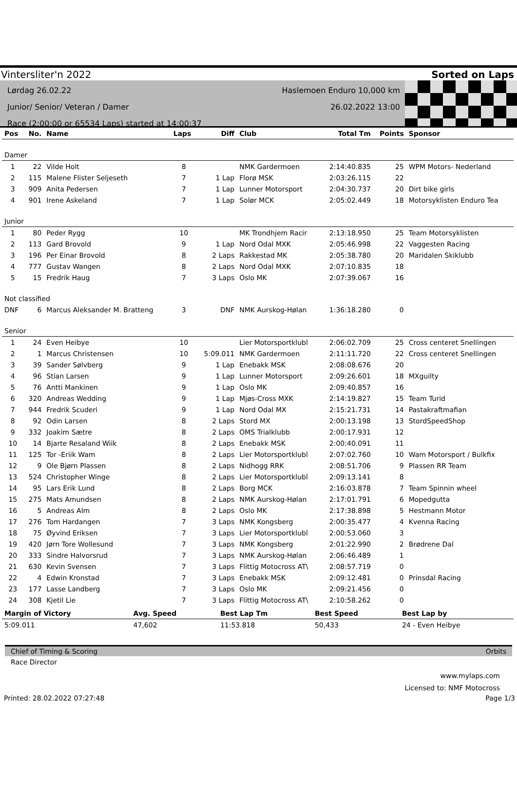Vintersliter'n 2022 Sorted on Laps
Lørdag 26.02.22
Junior/ Senior/ Veteran / Damer
Race (2:00:00 or 65534 Laps) started at 14:00:37
Haslemoen Enduro 10,000 km
26.02.2022 13:00
| Pos | No. | Name | Laps | Diff | Club | Total Tm | Points | Sponsor |
| --- | --- | --- | --- | --- | --- | --- | --- | --- |
| Damer | | | | | | | | |
| 1 | 22 | Vilde Holt | 8 | | NMK Gardermoen | 2:14:40.835 | 25 | WPM Motors- Nederland |
| 2 | 115 | Malene Flister Seljeseth | 7 | 1 Lap | Florø MSK | 2:03:26.115 | 22 | |
| 3 | 909 | Anita Pedersen | 7 | 1 Lap | Lunner Motorsport | 2:04:30.737 | 20 | Dirt bike girls |
| 4 | 901 | Irene Askeland | 7 | 1 Lap | Solør MCK | 2:05:02.449 | 18 | Motorsyklisten Enduro Tea |
| Junior | | | | | | | | |
| 1 | 80 | Peder Rygg | 10 | | MK Trondhjem Racir | 2:13:18.950 | 25 | Team Motorsyklisten |
| 2 | 113 | Gard Brovold | 9 | 1 Lap | Nord Odal MXK | 2:05:46.998 | 22 | Vaggesten Racing |
| 3 | 196 | Per Einar Brovold | 8 | 2 Laps | Rakkestad MK | 2:05:38.780 | 20 | Maridalen Skiklubb |
| 4 | 777 | Gustav Wangen | 8 | 2 Laps | Nord Odal MXK | 2:07:10.835 | 18 | |
| 5 | 15 | Fredrik Haug | 7 | 3 Laps | Oslo MK | 2:07:39.067 | 16 | |
| Not classified | | | | | | | | |
| DNF | 6 | Marcus Aleksander M. Bratteng | 3 | DNF | NMK Aurskog-Hølan | 1:36:18.280 | 0 | |
| Senior | | | | | | | | |
| 1 | 24 | Even Heibye | 10 | | Lier Motorsportklubl | 2:06:02.709 | 25 | Cross centeret Snellingen |
| 2 | 1 | Marcus Christensen | 10 | 5:09.011 | NMK Gardermoen | 2:11:11.720 | 22 | Cross centeret Snellingen |
| 3 | 39 | Sander Sølvberg | 9 | 1 Lap | Enebakk MSK | 2:08:08.676 | 20 | |
| 4 | 96 | Stian Larsen | 9 | 1 Lap | Lunner Motorsport | 2:09:26.601 | 18 | MXguilty |
| 5 | 76 | Antti Mankinen | 9 | 1 Lap | Oslo MK | 2:09:40.857 | 16 | |
| 6 | 320 | Andreas Wedding | 9 | 1 Lap | Mjøs-Cross MXK | 2:14:19.827 | 15 | Team Turid |
| 7 | 944 | Fredrik Scuderi | 9 | 1 Lap | Nord Odal MX | 2:15:21.731 | 14 | Pastakraftmafian |
| 8 | 92 | Odin Larsen | 8 | 2 Laps | Stord MX | 2:00:13.198 | 13 | StordSpeedShop |
| 9 | 332 | Joakim Sætre | 8 | 2 Laps | OMS Trialklubb | 2:00:17.931 | 12 | |
| 10 | 14 | Bjarte Resaland Wiik | 8 | 2 Laps | Enebakk MSK | 2:00:40.091 | 11 | |
| 11 | 125 | Tor -Eriik Wam | 8 | 2 Laps | Lier Motorsportklubl | 2:07:02.760 | 10 | Wam Motorsport / Bulkfix |
| 12 | 9 | Ole Bjørn Plassen | 8 | 2 Laps | Nidhogg RRK | 2:08:51.706 | 9 | Plassen RR Team |
| 13 | 524 | Christopher Winge | 8 | 2 Laps | Lier Motorsportklubl | 2:09:13.141 | 8 | |
| 14 | 95 | Lars Erik Lund | 8 | 2 Laps | Borg MCK | 2:16:03.878 | 7 | Team Spinnin wheel |
| 15 | 275 | Mats Amundsen | 8 | 2 Laps | NMK Aurskog-Hølan | 2:17:01.791 | 6 | Mopedgutta |
| 16 | 5 | Andreas Alm | 8 | 2 Laps | Oslo MK | 2:17:38.898 | 5 | Hestmann Motor |
| 17 | 276 | Tom Hardangen | 7 | 3 Laps | NMK Kongsberg | 2:00:35.477 | 4 | Kvenna Racing |
| 18 | 75 | Øyvind Eriksen | 7 | 3 Laps | Lier Motorsportklubl | 2:00:53.060 | 3 | |
| 19 | 420 | Jørn Tore Wollesund | 7 | 3 Laps | NMK Kongsberg | 2:01:22.990 | 2 | Brødrene Dal |
| 20 | 333 | Sindre Halvorsrud | 7 | 3 Laps | NMK Aurskog-Hølan | 2:06:46.489 | 1 | |
| 21 | 630 | Kevin Svensen | 7 | 3 Laps | Flittig Motocross AT\ | 2:08:57.719 | 0 | |
| 22 | 4 | Edwin Kronstad | 7 | 3 Laps | Enebakk MSK | 2:09:12.481 | 0 | Prinsdal Racing |
| 23 | 177 | Lasse Landberg | 7 | 3 Laps | Oslo MK | 2:09:21.456 | 0 | |
| 24 | 308 | Kjetil Lie | 7 | 3 Laps | Flittig Motocross AT\ | 2:10:58.262 | 0 | |
| Margin of Victory | Avg. Speed | Best Lap Tm | Best Speed | Best Lap by |
| --- | --- | --- | --- | --- |
| 5:09.011 | 47,602 | 11:53.818 | 50,433 | 24 - Even Heibye |
Chief of Timing & Scoring Orbits
Race Director
www.mylaps.com
Licensed to: NMF Motocross
Printed: 28.02.2022 07:27:48 Page 1/3